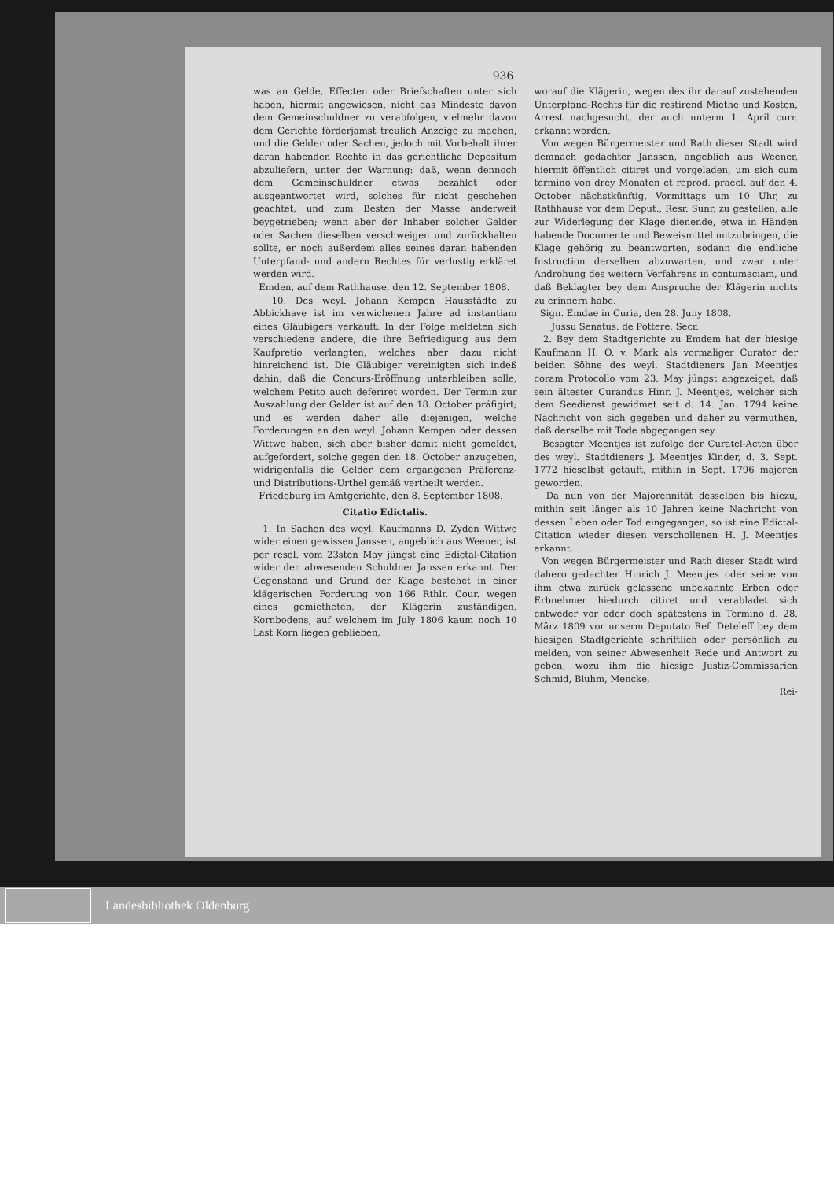936
was an Gelde, Effecten oder Briefschaften unter sich haben, hiermit angewiesen, nicht das Mindeste davon dem Gemeinschuldner zu verabfolgen, vielmehr davon dem Gerichte förderjamst treulich Anzeige zu machen, und die Gelder oder Sachen, jedoch mit Vorbehalt ihrer daran habenden Rechte in das gerichtliche Depositum abzuliefern, unter der Warnung: daß, wenn dennoch dem Gemeinschuldner etwas bezahlet oder ausgeantwortet wird, solches für nicht geschehen geachtet, und zum Besten der Masse anderweit beygetrieben; wenn aber der Inhaber solcher Gelder oder Sachen dieselben verschweigen und zurückhalten sollte, er noch außerdem alles seines daran habenden Unterpfand- und andern Rechtes für verlustig erkläret werden wird.
Emden, auf dem Rathhause, den 12. September 1808.
10. Des weyl. Johann Kempen Hausstädte zu Abbickhave ist im verwichenen Jahre ad instantiam eines Gläubigers verkauft. In der Folge meldeten sich verschiedene andere, die ihre Befriedigung aus dem Kaufpretio verlangten, welches aber dazu nicht hinreichend ist. Die Gläubiger vereinigten sich indeß dahin, daß die Concurs-Eröffnung unterbleiben solle, welchem Petito auch deferiret worden. Der Termin zur Auszahlung der Gelder ist auf den 18. October präfigirt; und es werden daher alle diejenigen, welche Forderungen an den weyl. Johann Kempen oder dessen Wittwe haben, sich aber bisher damit nicht gemeldet, aufgefordert, solche gegen den 18. October anzugeben, widrigenfalls die Gelder dem ergangenen Präferenz- und Distributions-Urthel gemäß vertheilt werden.
Friedeburg im Amtgerichte, den 8. September 1808.
Citatio Edictalis.
1. In Sachen des weyl. Kaufmanns D. Zyden Wittwe wider einen gewissen Janssen, angeblich aus Weener, ist per resol. vom 23sten May jüngst eine Edictal-Citation wider den abwesenden Schuldner Janssen erkannt. Der Gegenstand und Grund der Klage bestehet in einer klägerischen Forderung von 166 Rthlr. Cour. wegen eines gemietheten, der Klägerin zuständigen, Kornbodens, auf welchem im July 1806 kaum noch 10 Last Korn liegen geblieben,
worauf die Klägerin, wegen des ihr darauf zustehenden Unterpfand-Rechts für die restirend Miethe und Kosten, Arrest nachgesucht, der auch unterm 1. April curr. erkannt worden.
Von wegen Bürgermeister und Rath dieser Stadt wird demnach gedachter Janssen, angeblich aus Weener, hiermit öffentlich citiret und vorgeladen, um sich cum termino von drey Monaten et reprod. praecl. auf den 4. October nächstkünftig, Vormittags um 10 Uhr, zu Rathhause vor dem Deput., Resr. Sunr, zu gestellen, alle zur Widerlegung der Klage dienende, etwa in Händen habende Documente und Beweismittel mitzubringen, die Klage gehörig zu beantworten, sodann die endliche Instruction derselben abzuwarten, und zwar unter Androhung des weitern Verfahrens in contumaciam, und daß Beklagter bey dem Anspruche der Klägerin nichts zu erinnern habe.
Sign. Emdae in Curia, den 28. Juny 1808.
Jussu Senatus. de Pottere, Secr.
2. Bey dem Stadtgerichte zu Emdem hat der hiesige Kaufmann H. O. v. Mark als vormaliger Curator der beiden Söhne des weyl. Stadtdieners Jan Meentjes coram Protocollo vom 23. May jüngst angezeiget, daß sein ältester Curandus Hinr. J. Meentjes, welcher sich dem Seedienst gewidmet seit d. 14. Jan. 1794 keine Nachricht von sich gegeben und daher zu vermuthen, daß derselbe mit Tode abgegangen sey.
Besagter Meentjes ist zufolge der Curatel-Acten über des weyl. Stadtdieners J. Meentjes Kinder, d. 3. Sept. 1772 hieselbst getauft, mithin in Sept. 1796 majoren geworden.
Da nun von der Majorennität desselben bis hiezu, mithin seit länger als 10 Jahren keine Nachricht von dessen Leben oder Tod eingegangen, so ist eine Edictal-Citation wieder diesen verschollenen H. J. Meentjes erkannt.
Von wegen Bürgermeister und Rath dieser Stadt wird dahero gedachter Hinrich J. Meentjes oder seine von ihm etwa zurück gelassene unbekannte Erben oder Erbnehmer hiedurch citiret und verabladet sich entweder vor oder doch spätestens in Termino d. 28. März 1809 vor unserm Deputato Ref. Deteleff bey dem hiesigen Stadtgerichte schriftlich oder persönlich zu melden, von seiner Abwesenheit Rede und Antwort zu geben, wozu ihm die hiesige Justiz-Commissarien Schmid, Bluhm, Mencke,
Rei-
Landesbibliothek Oldenburg